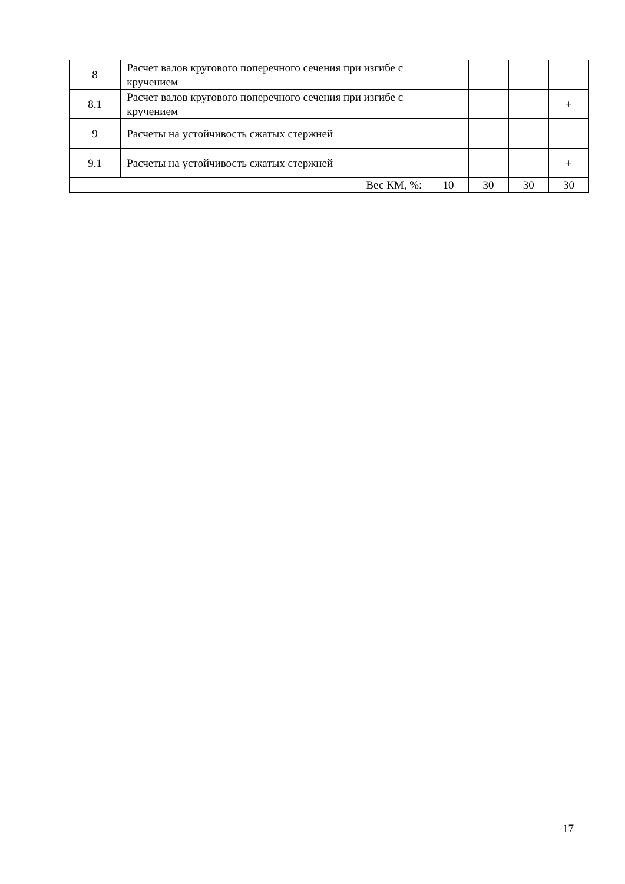| 8 | Расчет валов кругового поперечного сечения при изгибе с кручением | | | | |
| 8.1 | Расчет валов кругового поперечного сечения при изгибе с кручением | | | | + |
| 9 | Расчеты на устойчивость сжатых стержней | | | | |
| 9.1 | Расчеты на устойчивость сжатых стержней | | | | + |
| Вес КМ, %: | | 10 | 30 | 30 | 30 |
17